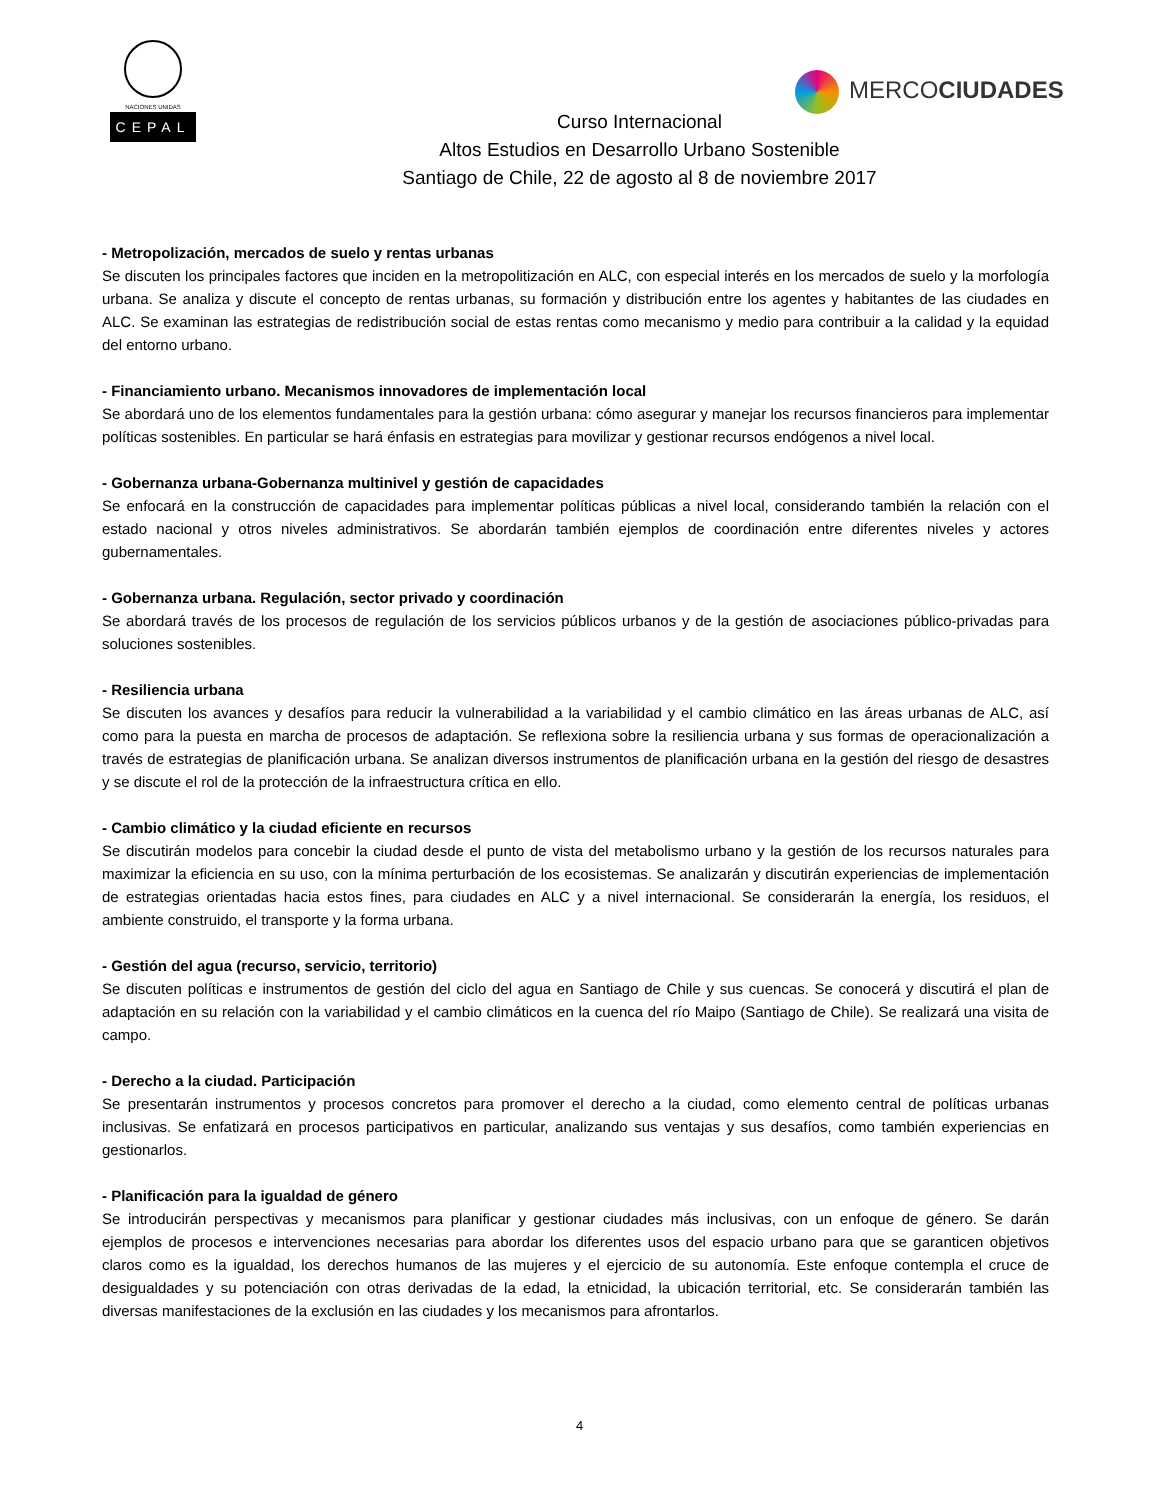NACIONES UNIDAS
CEPAL
MERCOCIUDADES
Curso Internacional
Altos Estudios en Desarrollo Urbano Sostenible
Santiago de Chile, 22 de agosto al 8 de noviembre 2017
- Metropolización, mercados de suelo y rentas urbanas
Se discuten los principales factores que inciden en la metropolitización en ALC, con especial interés en los mercados de suelo y la morfología urbana. Se analiza y discute el concepto de rentas urbanas, su formación y distribución entre los agentes y habitantes de las ciudades en ALC. Se examinan las estrategias de redistribución social de estas rentas como mecanismo y medio para contribuir a la calidad y la equidad del entorno urbano.
- Financiamiento urbano. Mecanismos innovadores de implementación local
Se abordará uno de los elementos fundamentales para la gestión urbana: cómo asegurar y manejar los recursos financieros para implementar políticas sostenibles. En particular se hará énfasis en estrategias para movilizar y gestionar recursos endógenos a nivel local.
- Gobernanza urbana-Gobernanza multinivel y gestión de capacidades
Se enfocará en la construcción de capacidades para implementar políticas públicas a nivel local, considerando también la relación con el estado nacional y otros niveles administrativos. Se abordarán también ejemplos de coordinación entre diferentes niveles y actores gubernamentales.
- Gobernanza urbana. Regulación, sector privado y coordinación
Se abordará través de los procesos de regulación de los servicios públicos urbanos y de la gestión de asociaciones público-privadas para soluciones sostenibles.
- Resiliencia urbana
Se discuten los avances y desafíos para reducir la vulnerabilidad a la variabilidad y el cambio climático en las áreas urbanas de ALC, así como para la puesta en marcha de procesos de adaptación. Se reflexiona sobre la resiliencia urbana y sus formas de operacionalización a través de estrategias de planificación urbana. Se analizan diversos instrumentos de planificación urbana en la gestión del riesgo de desastres y se discute el rol de la protección de la infraestructura crítica en ello.
- Cambio climático y la ciudad eficiente en recursos
Se discutirán modelos para concebir la ciudad desde el punto de vista del metabolismo urbano y la gestión de los recursos naturales para maximizar la eficiencia en su uso, con la mínima perturbación de los ecosistemas. Se analizarán y discutirán experiencias de implementación de estrategias orientadas hacia estos fines, para ciudades en ALC y a nivel internacional. Se considerarán la energía, los residuos, el ambiente construido, el transporte y la forma urbana.
- Gestión del agua (recurso, servicio, territorio)
Se discuten políticas e instrumentos de gestión del ciclo del agua en Santiago de Chile y sus cuencas. Se conocerá y discutirá el plan de adaptación en su relación con la variabilidad y el cambio climáticos en la cuenca del río Maipo (Santiago de Chile). Se realizará una visita de campo.
- Derecho a la ciudad. Participación
Se presentarán instrumentos y procesos concretos para promover el derecho a la ciudad, como elemento central de políticas urbanas inclusivas. Se enfatizará en procesos participativos en particular, analizando sus ventajas y sus desafíos, como también experiencias en gestionarlos.
- Planificación para la igualdad de género
Se introducirán perspectivas y mecanismos para planificar y gestionar ciudades más inclusivas, con un enfoque de género. Se darán ejemplos de procesos e intervenciones necesarias para abordar los diferentes usos del espacio urbano para que se garanticen objetivos claros como es la igualdad, los derechos humanos de las mujeres y el ejercicio de su autonomía. Este enfoque contempla el cruce de desigualdades y su potenciación con otras derivadas de la edad, la etnicidad, la ubicación territorial, etc. Se considerarán también las diversas manifestaciones de la exclusión en las ciudades y los mecanismos para afrontarlos.
4